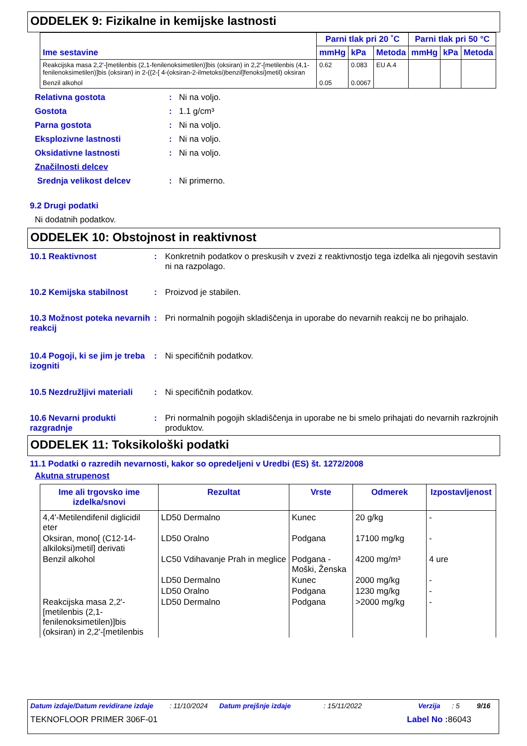ODDELEK 9: Fizikalne in kemijske lastnosti
| Ime sestavine | Parni tlak pri 20 ˚C | | | Parni tlak pri 50 °C | | |
| --- | --- | --- | --- | --- | --- | --- |
| | mmHg | kPa | Metoda | mmHg | kPa | Metoda |
| Reakcijska masa 2,2'-[metilenbis (2,1-fenilenoksimetilen)]bis (oksiran) in 2,2'-[metilenbis (4,1-fenilenoksimetilen)]bis (oksiran) in 2-({2-[ 4-(oksiran-2-ilmetoksi)benzil]fenoksi}metil) oksiran | 0.62 | 0.083 | EU A.4 | | | |
| Benzil alkohol | 0.05 | 0.0067 | | | | |
Relativna gostota: Ni na voljo.
Gostota: 1.1 g/cm³
Parna gostota: Ni na voljo.
Eksplozivne lastnosti: Ni na voljo.
Oksidativne lastnosti: Ni na voljo.
Značilnosti delcev
Srednja velikost delcev: Ni primerno.
9.2 Drugi podatki
Ni dodatnih podatkov.
ODDELEK 10: Obstojnost in reaktivnost
10.1 Reaktivnost: Konkretnih podatkov o preskusih v zvezi z reaktivnostjo tega izdelka ali njegovih sestavin ni na razpolago.
10.2 Kemijska stabilnost: Proizvod je stabilen.
10.3 Možnost poteka nevarnih reakcij: Pri normalnih pogojih skladiščenja in uporabe do nevarnih reakcij ne bo prihajalo.
10.4 Pogoji, ki se jim je treba izogniti: Ni specifičnih podatkov.
10.5 Nezdružljivi materiali: Ni specifičnih podatkov.
10.6 Nevarni produkti razgradnje: Pri normalnih pogojih skladiščenja in uporabe ne bi smelo prihajati do nevarnih razkrojnih produktov.
ODDELEK 11: Toksikološki podatki
11.1 Podatki o razredih nevarnosti, kakor so opredeljeni v Uredbi (ES) št. 1272/2008
Akutna strupenost
| Ime ali trgovsko ime izdelka/snovi | Rezultat | Vrste | Odmerek | Izpostavljenost |
| --- | --- | --- | --- | --- |
| 4,4'-Metilendifenil diglicidil eter | LD50 Dermalno | Kunec | 20 g/kg | - |
| Oksiran, mono[ (C12-14-alkiloksi)metil] derivati | LD50 Oralno | Podgana | 17100 mg/kg | - |
| Benzil alkohol | LC50 Vdihavanje Prah in meglice | Podgana - Moški, Ženska | 4200 mg/m³ | 4 ure |
| | LD50 Dermalno | Kunec | 2000 mg/kg | - |
| | LD50 Oralno | Podgana | 1230 mg/kg | - |
| Reakcijska masa 2,2'-[metilenbis (2,1-fenilenoksimetilen)]bis (oksiran) in 2,2'-[metilenbis | LD50 Dermalno | Podgana | >2000 mg/kg | - |
Datum izdaje/Datum revidirane izdaje: 11/10/2024 Datum prejšnje izdaje: 15/11/2022 Verzija: 5 9/16
TEKNOFLOOR PRIMER 306F-01 Label No : 86043